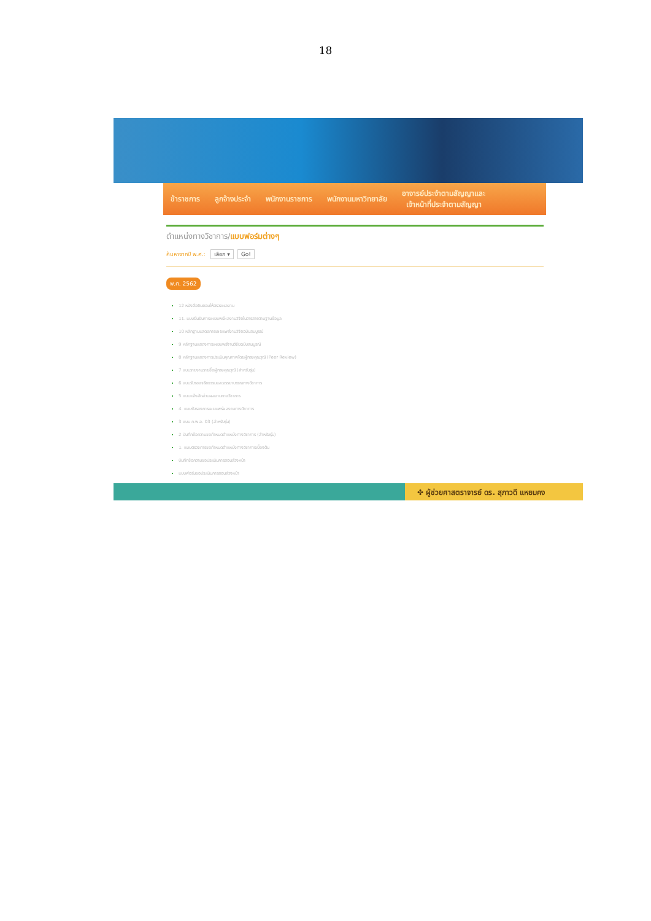18
ข้าราชการ ลูกจ้างประจำ พนักงานราชการ พนักงานมหาวิทยาลัย
อาจารย์ประจำตามสัญญาและ
เจ้าหน้าที่ประจำตามสัญญา
ตำแหน่งทางวิชาการ/แบบฟอร์มต่างๆ
ค้นหาจากปี พ.ศ.: เลือก ▾ Go!
พ.ศ. 2562
12 หนังสือยินยอมให้ตรวจผลงาน
11. แบบยืนยันการเผยแพร่ผลงานวิจัยในวารสารตามฐานข้อมูล
10 หลักฐานแสดงการเผยแพร่งานวิจัยฉบับสมบูรณ์
9 หลักฐานแสดงการเผยแพร่งานวิจัยฉบับสมบูรณ์
8 หลักฐานแสดงการประเมินคุณภาพโดยผู้ทรงคุณวุฒิ (Peer Review)
7 แบบรายงานรายชื่อผู้ทรงคุณวุฒิ (สำหรับรุ่น)
6 แบบรับรองจริยธรรมและจรรยาบรรณทางวิชาการ
5 แบบแจ้งสัดส่วนผลงานทางวิชาการ
4. แบบรับรองการเผยแพร่ผลงานทางวิชาการ
3 แบบ ก.พ.อ. 03 (สำหรับรุ่น)
2 บันทึกข้อความขอกำหนดตำแหน่งทางวิชาการ (สำหรับรุ่น)
1. แบบตรวจการขอกำหนดตำแหน่งทางวิชาการเบื้องต้น
บันทึกข้อความขอประเมินการสอนล่วงหน้า
แบบฟอร์มขอประเมินการสอนล่วงหน้า
✤ ผู้ช่วยศาสตราจารย์ ดร. สุภาวดี แหยมคง